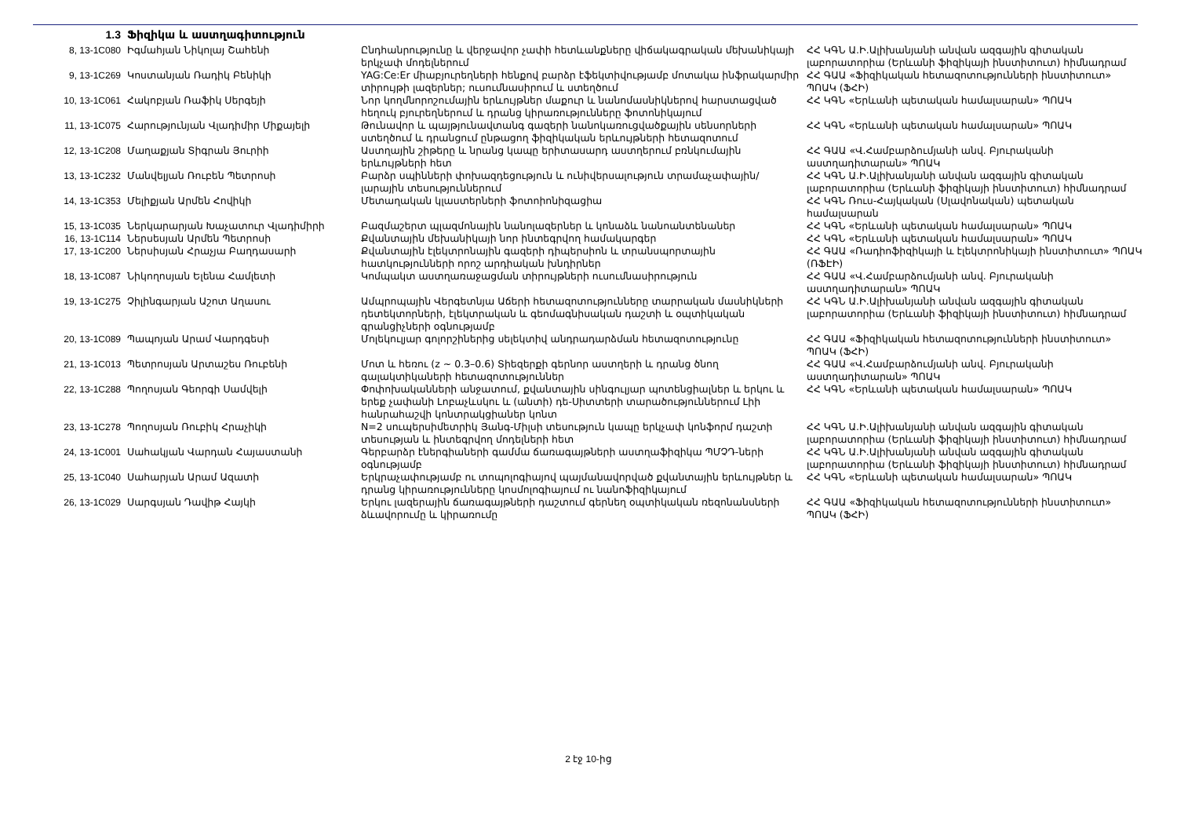| 1.3 | Ֆիզիկա և աստղագիտություն | | |
| 8, 13-1C080 | Իգմահյան Նիկոլայ Շահենի | Ընդհանրությունը և վերջավոր չափի հետևանքները վիճակագրական մեխանիկայի երկչափ մոդելներում | ՀՀ ԿԳՆ Ա.Ի.Ալիխանյանի անվան ազգային գիտական լաբորատորիա (Երևանի ֆիզիկայի ինստիտուտ) հիմնադրամ |
| 9, 13-1C269 | Կոստանյան Ռադիկ Բենիկի | YAG:Ce:Er միաբյուրեղների հենքով բարձր էֆեկտիվությամբ մոտակա ինֆրակարմիր տիրույթի լազերներ; ուսումնասիրում և ստեղծում | ՀՀ ԳԱԱ «Ֆիզիկական հետազոտությունների ինստիտուտ» ՊՈԱԿ (ՖՀԻ) |
| 10, 13-1C061 | Հակոբյան Ռաֆիկ Սերգեյի | Նոր կողմնորոշումային երևույթներ մաքուր և նանոմասնիկներով հարստացված հեղուկ բյուրեղներում և դրանց կիրառությունները ֆոտոնիկայում | ՀՀ ԿԳՆ «Երևանի պետական համալսարան» ՊՈԱԿ |
| 11, 13-1C075 | Հարությունյան Վլադիմիր Միքայելի | Թունավոր և պայթյունավտանգ գազերի նանոկառուցվածքային սենսորների ստեղծում և դրանցում ընթացող ֆիզիկական երևույթների հետազոտում | ՀՀ ԿԳՆ «Երևանի պետական համալսարան» ՊՈԱԿ |
| 12, 13-1C208 | Մաղաքյան Տիգրան Յուրիի | Աստղային շիթերը և նրանց կապը երիտասարդ աստղերում բռնկումային երևույթների հետ | ՀՀ ԳԱԱ «Վ.Համբարձումյանի անվ. Բյուրականի աստղադիտարան» ՊՈԱԿ |
| 13, 13-1C232 | Մանվելյան Ռուբեն Պետրոսի | Բարձր սպինների փոխազդեցություն և ունիվերսալություն տրամաչափային/լարային տեսություններում | ՀՀ ԿԳՆ Ա.Ի.Ալիխանյանի անվան ազգային գիտական լաբորատորիա (Երևանի ֆիզիկայի ինստիտուտ) հիմնադրամ |
| 14, 13-1C353 | Մելիքյան Արմեն Հովիկի | Մետաղական կլաստերների ֆոտոիոնիզացիա | ՀՀ ԿԳՆ Ռուս-Հայկական (Սլավոնական) պետական համալսարան |
| 15, 13-1C035 | Ներկարարյան Խաչատուր Վլադիմիրի | Բազմաշերտ պլազմոնային նանոլազերներ և կոնաձև նանոանտենաներ | ՀՀ ԿԳՆ «Երևանի պետական համալսարան» ՊՈԱԿ |
| 16, 13-1C114 | Ներսեսյան Արմեն Պետրոսի | Քվանտային մեխանիկայի նոր ինտեգրվող համակարգեր | ՀՀ ԿԳՆ «Երևանի պետական համալսարան» ՊՈԱԿ |
| 17, 13-1C200 | Ներսիսյան Հրաչյա Բաղդասարի | Քվանտային էլեկտրոնային գազերի դիպերսիոն և տրանսպորտային հատկությունների որոշ արդիական խնդիրներ | ՀՀ ԳԱԱ «Ռադիոֆիզիկայի և էլեկտրոնիկայի ինստիտուտ» ՊՈԱԿ (ՌՖԷԻ) |
| 18, 13-1C087 | Նիկողոսյան Ելենա Համլետի | Կոմպակտ աստղառաջացման տիրույթների ուսումնասիրություն | ՀՀ ԳԱԱ «Վ.Համբարձումյանի անվ. Բյուրականի աստղադիտարան» ՊՈԱԿ |
| 19, 13-1C275 | Չիլինգարյան Աշոտ Աղասու | Ամպրոպային Վերգետնյա Աճերի հետազոտությունները տարրական մասնիկների դետեկտորների, էլեկտրական և գեոմագնիսական դաշտի և օպտիկական գրանցիչների օգնությամբ | ՀՀ ԿԳՆ Ա.Ի.Ալիխանյանի անվան ազգային գիտական լաբորատորիա (Երևանի ֆիզիկայի ինստիտուտ) հիմնադրամ |
| 20, 13-1C089 | Պապոյան Արամ Վարդգեսի | Մոլեկուլյար գոլորշիներից սելեկտիվ անդրադարձման հետազոտությունը | ՀՀ ԳԱԱ «Ֆիզիկական հետազոտությունների ինստիտուտ» ՊՈԱԿ (ՖՀԻ) |
| 21, 13-1C013 | Պետրոսյան Արտաշես Ռուբենի | Մոտ և հեռու (z ~ 0.3–0.6) Տիեզերքի գերնոր աստղերի և դրանց ծնող գալակտիկաների հետազոտություններ | ՀՀ ԳԱԱ «Վ.Համբարձումյանի անվ. Բյուրականի աստղադիտարան» ՊՈԱԿ |
| 22, 13-1C288 | Պողոսյան Գեորգի Սամվելի | Փոփոխականների անջատում, քվանտային սինգուլյար պոտենցիալներ և երկու և երեք չափանի Լոբաչևսկու և (անտի) դե-Սիտտերի տարածություններում Լիի հանրահաշվի կոնտրակցիաներ կոնտ | ՀՀ ԿԳՆ «Երևանի պետական համալսարան» ՊՈԱԿ |
| 23, 13-1C278 | Պողոսյան Ռուբիկ Հրաչիկի | N=2 սուպերսիմետրիկ Յանգ-Միլսի տեսություն կապը երկչափ կոնֆորմ դաշտի տեսության և ինտեգրվող մոդելների հետ | ՀՀ ԿԳՆ Ա.Ի.Ալիխանյանի անվան ազգային գիտական լաբորատորիա (Երևանի ֆիզիկայի ինստիտուտ) հիմնադրամ |
| 24, 13-1C001 | Սահակյան Վարդան Հայաստանի | Գերբարձր էներգիաների գամմա ճառագայթների աստղաֆիզիկա ՊՄՉԴ-ների օգնությամբ | ՀՀ ԿԳՆ Ա.Ի.Ալիխանյանի անվան ազգային գիտական լաբորատորիա (Երևանի ֆիզիկայի ինստիտուտ) հիմնադրամ |
| 25, 13-1C040 | Սահարյան Արամ Ազատի | Երկրաչափությամբ ու տոպոլոգիայով պայմանավորված քվանտային երևույթներ և դրանց կիրառությունները կոսմոլոգիայում ու նանոֆիզիկայում | ՀՀ ԿԳՆ «Երևանի պետական համալսարան» ՊՈԱԿ |
| 26, 13-1C029 | Սարգսյան Դավիթ Հայկի | Երկու լազերային ճառագայթների դաշտում գերնեղ օպտիկական ռեզոնանսների ձևավորումը և կիրառումը | ՀՀ ԳԱԱ «Ֆիզիկական հետազոտությունների ինստիտուտ» ՊՈԱԿ (ՖՀԻ) |
2 էջ 10-ից